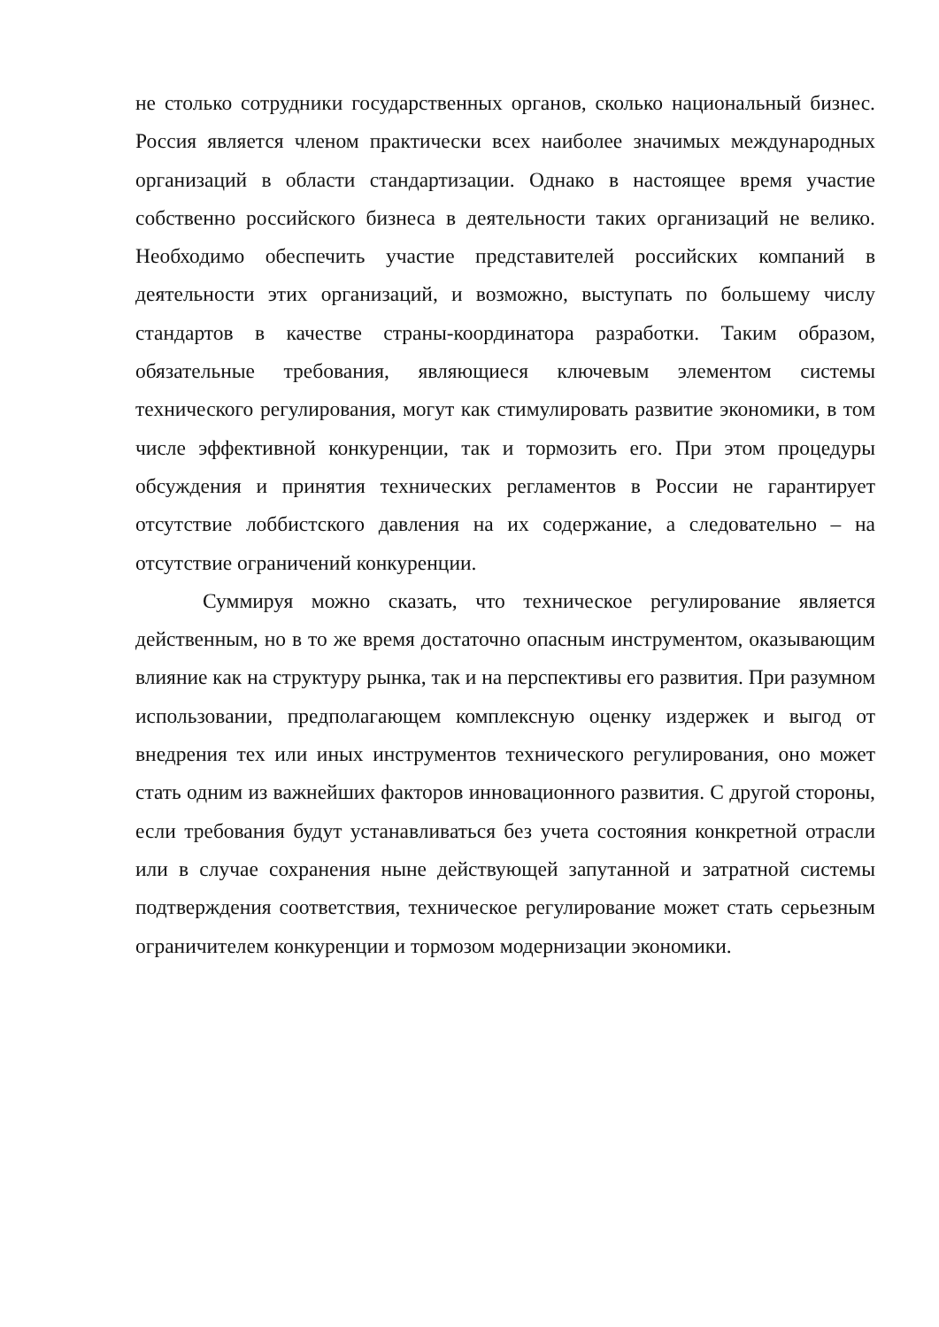не столько сотрудники государственных органов, сколько национальный бизнес. Россия является членом практически всех наиболее значимых международных организаций в области стандартизации. Однако в настоящее время участие собственно российского бизнеса в деятельности таких организаций не велико. Необходимо обеспечить участие представителей российских компаний в деятельности этих организаций, и возможно, выступать по большему числу стандартов в качестве страны-координатора разработки. Таким образом, обязательные требования, являющиеся ключевым элементом системы технического регулирования, могут как стимулировать развитие экономики, в том числе эффективной конкуренции, так и тормозить его. При этом процедуры обсуждения и принятия технических регламентов в России не гарантирует отсутствие лоббистского давления на их содержание, а следовательно – на отсутствие ограничений конкуренции.
Суммируя можно сказать, что техническое регулирование является действенным, но в то же время достаточно опасным инструментом, оказывающим влияние как на структуру рынка, так и на перспективы его развития. При разумном использовании, предполагающем комплексную оценку издержек и выгод от внедрения тех или иных инструментов технического регулирования, оно может стать одним из важнейших факторов инновационного развития. С другой стороны, если требования будут устанавливаться без учета состояния конкретной отрасли или в случае сохранения ныне действующей запутанной и затратной системы подтверждения соответствия, техническое регулирование может стать серьезным ограничителем конкуренции и тормозом модернизации экономики.